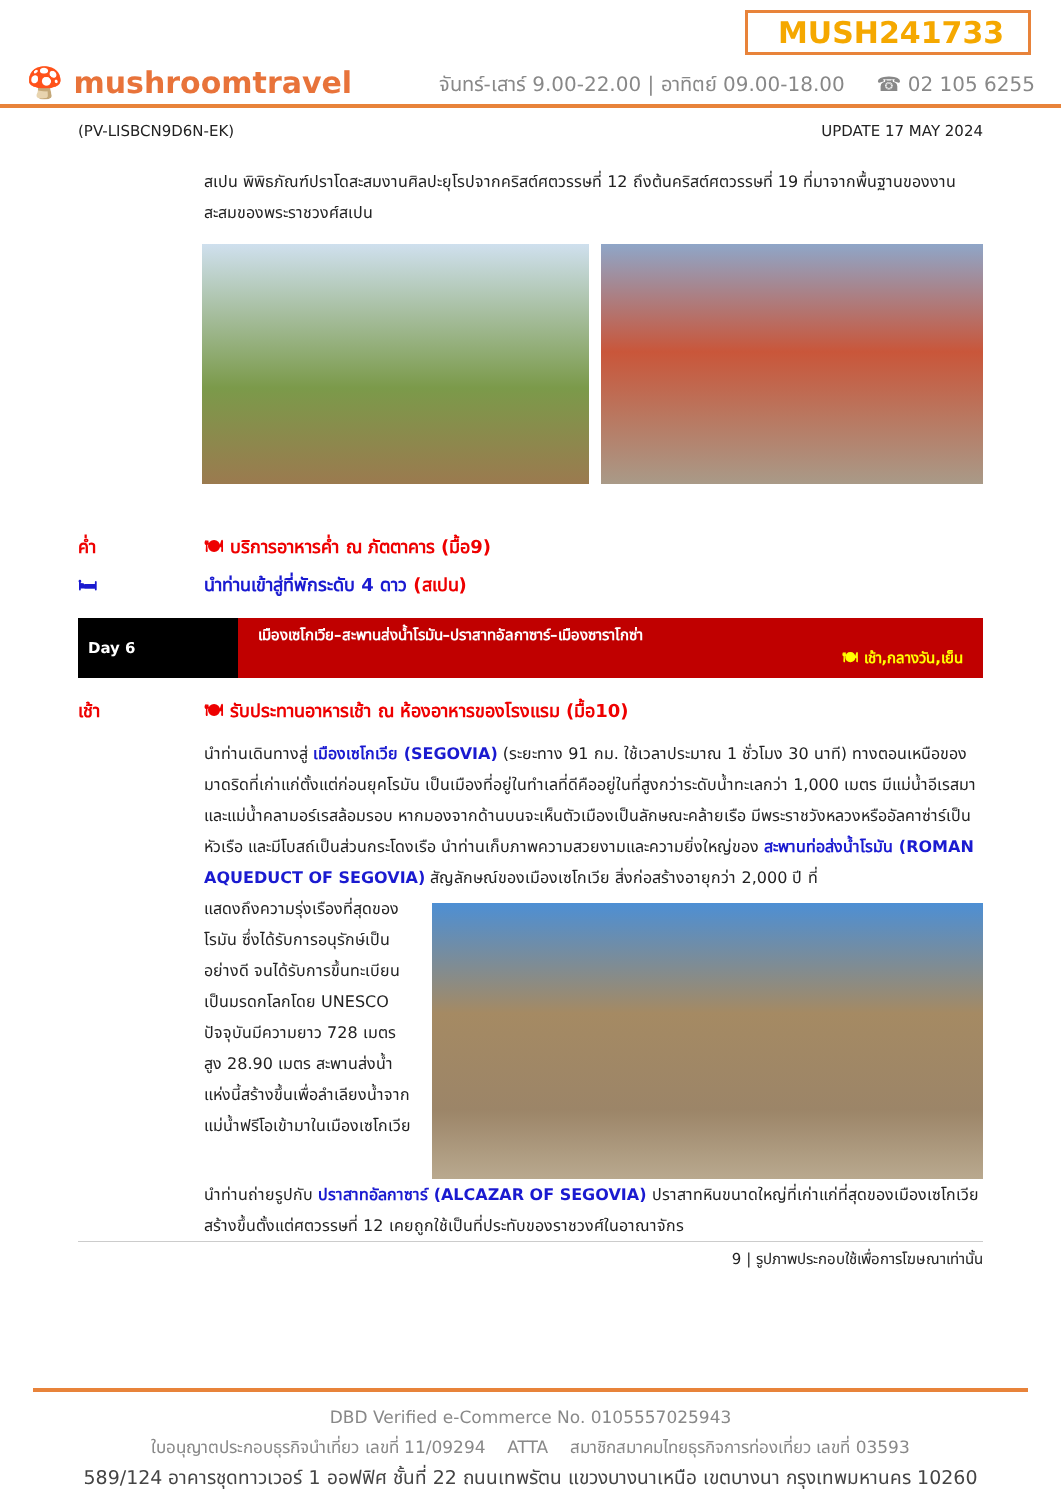MUSH241733
🍄 mushroomtravel จันทร์-เสาร์ 9.00-22.00 | อาทิตย์ 09.00-18.00 ☎ 02 105 6255
(PV-LISBCN9D6N-EK) UPDATE 17 MAY 2024
สเปน พิพิธภัณฑ์ปราโดสะสมงานศิลปะยุโรปจากคริสต์ศตวรรษที่ 12 ถึงต้นคริสต์ศตวรรษที่ 19 ที่มาจากพื้นฐานของงานสะสมของพระราชวงศ์สเปน
ค่ำ 🍽 บริการอาหารค่ำ ณ ภัตตาคาร (มื้อ9)
🛏 นำท่านเข้าสู่ที่พักระดับ 4 ดาว (สเปน)
| Day 6 | เมืองเซโกเวีย–สะพานส่งน้ำโรมัน–ปราสาทอัลกาซาร์–เมืองซาราโกซ่า 🍽 เช้า,กลางวัน,เย็น |
เช้า 🍽 รับประทานอาหารเช้า ณ ห้องอาหารของโรงแรม (มื้อ10)
นำท่านเดินทางสู่ เมืองเซโกเวีย (SEGOVIA) (ระยะทาง 91 กม. ใช้เวลาประมาณ 1 ชั่วโมง 30 นาที) ทางตอนเหนือของมาดริดที่เก่าแก่ตั้งแต่ก่อนยุคโรมัน เป็นเมืองที่อยู่ในทำเลที่ดีคืออยู่ในที่สูงกว่าระดับน้ำทะเลกว่า 1,000 เมตร มีแม่น้ำอีเรสมาและแม่น้ำคลามอร์เรสล้อมรอบ หากมองจากด้านบนจะเห็นตัวเมืองเป็นลักษณะคล้ายเรือ มีพระราชวังหลวงหรืออัลคาซ่าร์เป็นหัวเรือ และมีโบสถ์เป็นส่วนกระโดงเรือ นำท่านเก็บภาพความสวยงามและความยิ่งใหญ่ของ สะพานท่อส่งน้ำโรมัน (ROMAN AQUEDUCT OF SEGOVIA) สัญลักษณ์ของเมืองเซโกเวีย สิ่งก่อสร้างอายุกว่า 2,000 ปี ที่
แสดงถึงความรุ่งเรืองที่สุดของโรมัน ซึ่งได้รับการอนุรักษ์เป็นอย่างดี จนได้รับการขึ้นทะเบียนเป็นมรดกโลกโดย UNESCO ปัจจุบันมีความยาว 728 เมตร สูง 28.90 เมตร สะพานส่งน้ำแห่งนี้สร้างขึ้นเพื่อลำเลียงน้ำจากแม่น้ำฟรีโอเข้ามาในเมืองเซโกเวีย
นำท่านถ่ายรูปกับ ปราสาทอัลกาซาร์ (ALCAZAR OF SEGOVIA) ปราสาทหินขนาดใหญ่ที่เก่าแก่ที่สุดของเมืองเซโกเวีย สร้างขึ้นตั้งแต่ศตวรรษที่ 12 เคยถูกใช้เป็นที่ประทับของราชวงศ์ในอาณาจักร
9 | รูปภาพประกอบใช้เพื่อการโฆษณาเท่านั้น
DBD Verified e-Commerce No. 0105557025943
ใบอนุญาตประกอบธุรกิจนำเที่ยว เลขที่ 11/09294 ATTA สมาชิกสมาคมไทยธุรกิจการท่องเที่ยว เลขที่ 03593
589/124 อาคารชุดทาวเวอร์ 1 ออฟฟิศ ชั้นที่ 22 ถนนเทพรัตน แขวงบางนาเหนือ เขตบางนา กรุงเทพมหานคร 10260